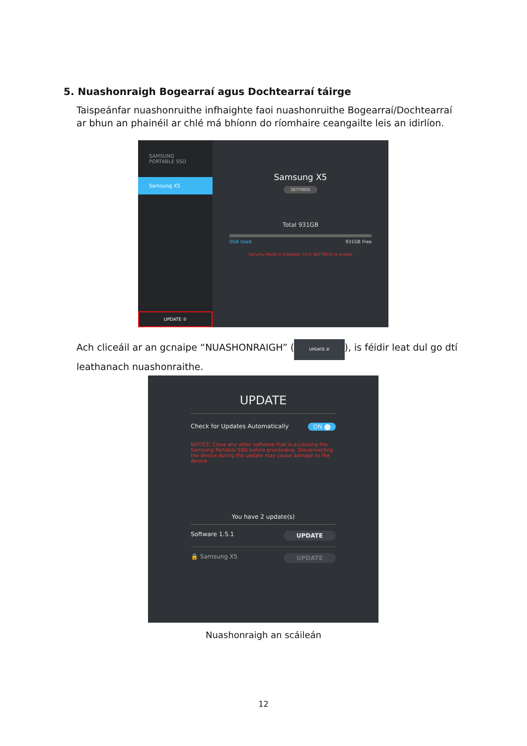5. Nuashonraigh Bogearraí agus Dochtearraí táirge
Taispeánfar nuashonruithe infhaighte faoi nuashonruithe Bogearraí/Dochtearraí ar bhun an phainéil ar chlé má bhíonn do ríomhaire ceangailte leis an idirlíon.
SAMSUNG
PORTABLE SSD
Samsung X5
UPDATE ②
Samsung X5
SETTINGS
Total 931GB
0GB Used 931GB Free
Security Mode is Disabled. Click SETTINGS to enable
Ach cliceáil ar an gcnaipe “NUASHONRAIGH” (UPDATE ②), is féidir leat dul go dtí leathanach nuashonraithe.
UPDATE
Check for Updates Automatically ON ⬤
NOTICE: Close any other software that is accessing the Samsung Portable SSD before proceeding. Disconnecting the device during the update may cause damage to the device.
You have 2 update(s)
Software 1.5.1 UPDATE
🔒 Samsung X5 UPDATE
Nuashonraigh an scáileán
12